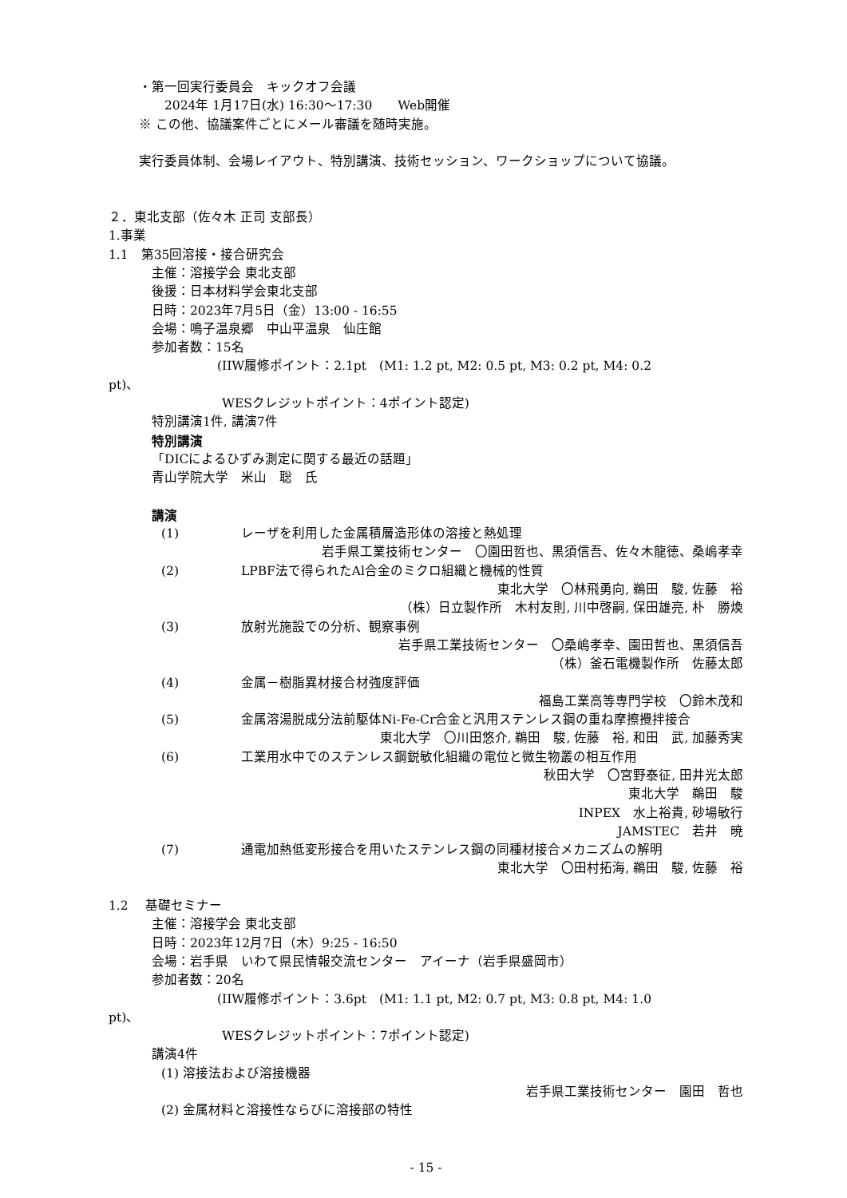・第一回実行委員会　キックオフ会議
　　2024年 1月17日(水) 16:30～17:30　　Web開催
※ この他、協議案件ごとにメール審議を随時実施。
実行委員体制、会場レイアウト、特別講演、技術セッション、ワークショップについて協議。
２．東北支部（佐々木 正司 支部長）
1.事業
1.1　第35回溶接・接合研究会
主催：溶接学会 東北支部
後援：日本材料学会東北支部
日時：2023年7月5日（金）13:00 - 16:55
会場：鳴子温泉郷　中山平温泉　仙庄館
参加者数：15名
(IIW履修ポイント：2.1pt　(M1: 1.2 pt, M2: 0.5 pt, M3: 0.2 pt, M4: 0.2
pt)、
WESクレジットポイント：4ポイント認定)
特別講演1件, 講演7件
特別講演
「DICによるひずみ測定に関する最近の話題」
青山学院大学　米山　聡　氏
講演
(1) レーザを利用した金属積層造形体の溶接と熱処理
岩手県工業技術センター　〇園田哲也、黒須信吾、佐々木龍徳、桑嶋孝幸
(2) LPBF法で得られたAl合金のミクロ組織と機械的性質
東北大学　〇林飛勇向, 鵜田　駿, 佐藤　裕
（株）日立製作所　木村友則, 川中啓嗣, 保田雄亮, 朴　勝煥
(3) 放射光施設での分析、観察事例
岩手県工業技術センター　〇桑嶋孝幸、園田哲也、黒須信吾
（株）釜石電機製作所　佐藤太郎
(4) 金属－樹脂異材接合材強度評価
福島工業高等専門学校　〇鈴木茂和
(5) 金属溶湯脱成分法前駆体Ni-Fe-Cr合金と汎用ステンレス鋼の重ね摩擦攪拌接合
東北大学　〇川田悠介, 鵜田　駿, 佐藤　裕, 和田　武, 加藤秀実
(6) 工業用水中でのステンレス鋼鋭敏化組織の電位と微生物叢の相互作用
秋田大学　〇宮野泰征, 田井光太郎
東北大学　鵜田　駿
INPEX　水上裕貴, 砂場敏行
JAMSTEC　若井　暁
(7) 通電加熱低変形接合を用いたステンレス鋼の同種材接合メカニズムの解明
東北大学　〇田村拓海, 鵜田　駿, 佐藤　裕
1.2　 基礎セミナー
主催：溶接学会 東北支部
日時：2023年12月7日（木）9:25 - 16:50
会場：岩手県　いわて県民情報交流センター　アイーナ（岩手県盛岡市）
参加者数：20名
(IIW履修ポイント：3.6pt　(M1: 1.1 pt, M2: 0.7 pt, M3: 0.8 pt, M4: 1.0
pt)、
WESクレジットポイント：7ポイント認定)
講演4件
(1) 溶接法および溶接機器
岩手県工業技術センター　園田　哲也
(2) 金属材料と溶接性ならびに溶接部の特性
- 15 -